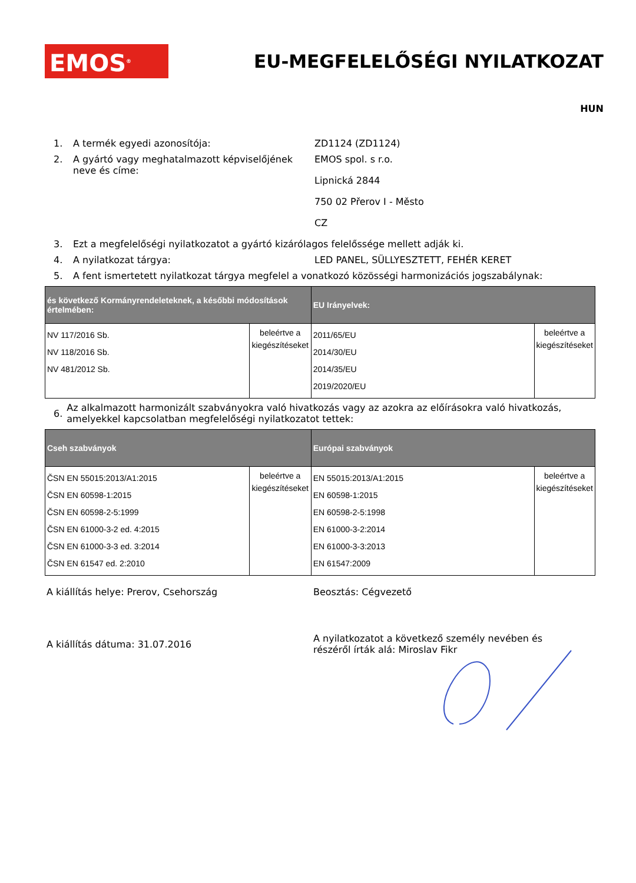EMOS<sup>®</sup>
EU-MEGFELELŐSÉGI NYILATKOZAT
HUN
1. A termék egyedi azonosítója: ZD1124 (ZD1124)
2. A gyártó vagy meghatalmazott képviselőjének neve és címe:
EMOS spol. s r.o.
Lipnická 2844
750 02 Přerov I - Město
CZ
3. Ezt a megfelelőségi nyilatkozatot a gyártó kizárólagos felelőssége mellett adják ki.
4. A nyilatkozat tárgya: LED PANEL, SÜLLYESZTETT, FEHÉR KERET
5. A fent ismertetett nyilatkozat tárgya megfelel a vonatkozó közösségi harmonizációs jogszabálynak:
| és következő Kormányrendeleteknek, a későbbi módosítások értelmében: | | EU Irányelvek: | |
| --- | --- | --- | --- |
| NV 117/2016 Sb. NV 118/2016 Sb. NV 481/2012 Sb. | beleértve a kiegészítéseket | 2011/65/EU 2014/30/EU 2014/35/EU 2019/2020/EU | beleértve a kiegészítéseket |
6.
Az alkalmazott harmonizált szabványokra való hivatkozás vagy az azokra az előírásokra való hivatkozás, amelyekkel kapcsolatban megfelelőségi nyilatkozatot tettek:
| Cseh szabványok | | Európai szabványok | |
| --- | --- | --- | --- |
| ČSN EN 55015:2013/A1:2015 ČSN EN 60598-1:2015 ČSN EN 60598-2-5:1999 ČSN EN 61000-3-2 ed. 4:2015 ČSN EN 61000-3-3 ed. 3:2014 ČSN EN 61547 ed. 2:2010 | beleértve a kiegészítéseket | EN 55015:2013/A1:2015 EN 60598-1:2015 EN 60598-2-5:1998 EN 61000-3-2:2014 EN 61000-3-3:2013 EN 61547:2009 | beleértve a kiegészítéseket |
A kiállítás helye: Prerov, Csehország Beosztás: Cégvezető
A kiállítás dátuma: 31.07.2016
A nyilatkozatot a következő személy nevében és részéről írták alá: Miroslav Fikr